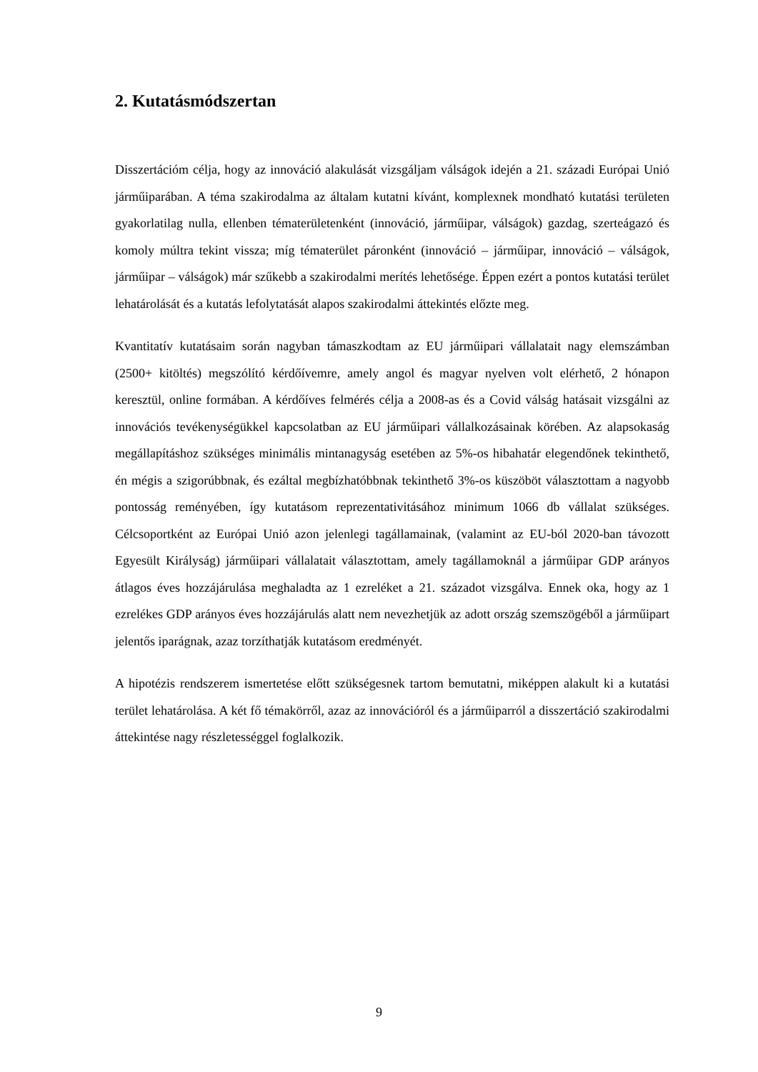2. Kutatásmódszertan
Disszertációm célja, hogy az innováció alakulását vizsgáljam válságok idején a 21. századi Európai Unió járműiparában. A téma szakirodalma az általam kutatni kívánt, komplexnek mondható kutatási területen gyakorlatilag nulla, ellenben tématerületenként (innováció, járműipar, válságok) gazdag, szerteágazó és komoly múltra tekint vissza; míg tématerület páronként (innováció – járműipar, innováció – válságok, járműipar – válságok) már szűkebb a szakirodalmi merítés lehetősége. Éppen ezért a pontos kutatási terület lehatárolását és a kutatás lefolytatását alapos szakirodalmi áttekintés előzte meg.
Kvantitatív kutatásaim során nagyban támaszkodtam az EU járműipari vállalatait nagy elemszámban (2500+ kitöltés) megszólító kérdőívemre, amely angol és magyar nyelven volt elérhető, 2 hónapon keresztül, online formában. A kérdőíves felmérés célja a 2008-as és a Covid válság hatásait vizsgálni az innovációs tevékenységükkel kapcsolatban az EU járműipari vállalkozásainak körében. Az alapsokaság megállapításhoz szükséges minimális mintanagyság esetében az 5%-os hibahatár elegendőnek tekinthető, én mégis a szigorúbbnak, és ezáltal megbízhatóbbnak tekinthető 3%-os küszöböt választottam a nagyobb pontosság reményében, így kutatásom reprezentativitásához minimum 1066 db vállalat szükséges. Célcsoportként az Európai Unió azon jelenlegi tagállamainak, (valamint az EU-ból 2020-ban távozott Egyesült Királyság) járműipari vállalatait választottam, amely tagállamoknál a járműipar GDP arányos átlagos éves hozzájárulása meghaladta az 1 ezreléket a 21. századot vizsgálva. Ennek oka, hogy az 1 ezrelékes GDP arányos éves hozzájárulás alatt nem nevezhetjük az adott ország szemszögéből a járműipart jelentős iparágnak, azaz torzíthatják kutatásom eredményét.
A hipotézis rendszerem ismertetése előtt szükségesnek tartom bemutatni, miképpen alakult ki a kutatási terület lehatárolása. A két fő témakörről, azaz az innovációról és a járműiparról a disszertáció szakirodalmi áttekintése nagy részletességgel foglalkozik.
9